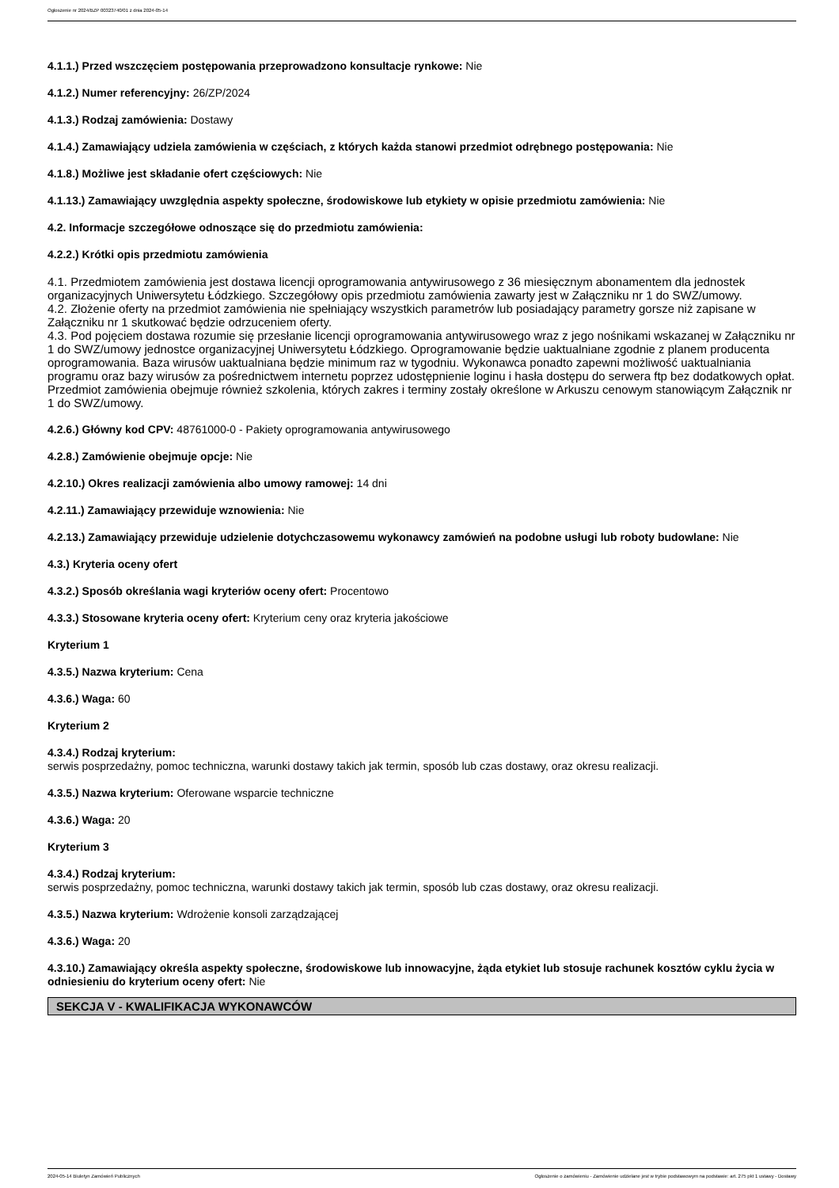Ogłoszenie nr 2024/BZP 00323740/01 z dnia 2024-05-14
4.1.1.) Przed wszczęciem postępowania przeprowadzono konsultacje rynkowe: Nie
4.1.2.) Numer referencyjny: 26/ZP/2024
4.1.3.) Rodzaj zamówienia: Dostawy
4.1.4.) Zamawiający udziela zamówienia w częściach, z których każda stanowi przedmiot odrębnego postępowania: Nie
4.1.8.) Możliwe jest składanie ofert częściowych: Nie
4.1.13.) Zamawiający uwzględnia aspekty społeczne, środowiskowe lub etykiety w opisie przedmiotu zamówienia: Nie
4.2. Informacje szczegółowe odnoszące się do przedmiotu zamówienia:
4.2.2.) Krótki opis przedmiotu zamówienia
4.1. Przedmiotem zamówienia jest dostawa licencji oprogramowania antywirusowego z 36 miesięcznym abonamentem dla jednostek organizacyjnych Uniwersytetu Łódzkiego. Szczegółowy opis przedmiotu zamówienia zawarty jest w Załączniku nr 1 do SWZ/umowy.
4.2. Złożenie oferty na przedmiot zamówienia nie spełniający wszystkich parametrów lub posiadający parametry gorsze niż zapisane w Załączniku nr 1 skutkować będzie odrzuceniem oferty.
4.3. Pod pojęciem dostawa rozumie się przesłanie licencji oprogramowania antywirusowego wraz z jego nośnikami wskazanej w Załączniku nr 1 do SWZ/umowy jednostce organizacyjnej Uniwersytetu Łódzkiego. Oprogramowanie będzie uaktualniane zgodnie z planem producenta oprogramowania. Baza wirusów uaktualniana będzie minimum raz w tygodniu. Wykonawca ponadto zapewni możliwość uaktualniania programu oraz bazy wirusów za pośrednictwem internetu poprzez udostępnienie loginu i hasła dostępu do serwera ftp bez dodatkowych opłat. Przedmiot zamówienia obejmuje również szkolenia, których zakres i terminy zostały określone w Arkuszu cenowym stanowiącym Załącznik nr 1 do SWZ/umowy.
4.2.6.) Główny kod CPV: 48761000-0 - Pakiety oprogramowania antywirusowego
4.2.8.) Zamówienie obejmuje opcje: Nie
4.2.10.) Okres realizacji zamówienia albo umowy ramowej: 14 dni
4.2.11.) Zamawiający przewiduje wznowienia: Nie
4.2.13.) Zamawiający przewiduje udzielenie dotychczasowemu wykonawcy zamówień na podobne usługi lub roboty budowlane: Nie
4.3.) Kryteria oceny ofert
4.3.2.) Sposób określania wagi kryteriów oceny ofert: Procentowo
4.3.3.) Stosowane kryteria oceny ofert: Kryterium ceny oraz kryteria jakościowe
Kryterium 1
4.3.5.) Nazwa kryterium: Cena
4.3.6.) Waga: 60
Kryterium 2
4.3.4.) Rodzaj kryterium:
serwis posprzedażny, pomoc techniczna, warunki dostawy takich jak termin, sposób lub czas dostawy, oraz okresu realizacji.
4.3.5.) Nazwa kryterium: Oferowane wsparcie techniczne
4.3.6.) Waga: 20
Kryterium 3
4.3.4.) Rodzaj kryterium:
serwis posprzedażny, pomoc techniczna, warunki dostawy takich jak termin, sposób lub czas dostawy, oraz okresu realizacji.
4.3.5.) Nazwa kryterium: Wdrożenie konsoli zarządzającej
4.3.6.) Waga: 20
4.3.10.) Zamawiający określa aspekty społeczne, środowiskowe lub innowacyjne, żąda etykiet lub stosuje rachunek kosztów cyklu życia w odniesieniu do kryterium oceny ofert: Nie
SEKCJA V - KWALIFIKACJA WYKONAWCÓW
2024-05-14 Biuletyn Zamówień Publicznych Ogłoszenie o zamówieniu - Zamówienie udzielane jest w trybie podstawowym na podstawie: art. 275 pkt 1 ustawy - Dostawy